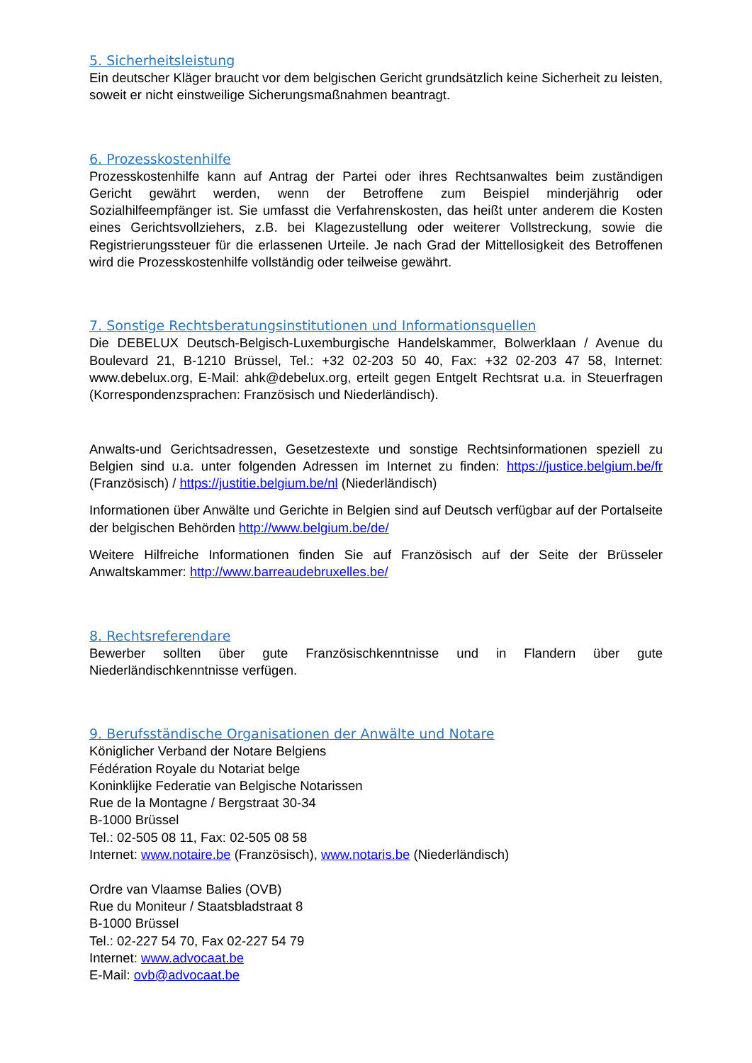5. Sicherheitsleistung
Ein deutscher Kläger braucht vor dem belgischen Gericht grundsätzlich keine Sicherheit zu leisten, soweit er nicht einstweilige Sicherungsmaßnahmen beantragt.
6. Prozesskostenhilfe
Prozesskostenhilfe kann auf Antrag der Partei oder ihres Rechtsanwaltes beim zuständigen Gericht gewährt werden, wenn der Betroffene zum Beispiel minderjährig oder Sozialhilfeempfänger ist. Sie umfasst die Verfahrenskosten, das heißt unter anderem die Kosten eines Gerichtsvollziehers, z.B. bei Klagezustellung oder weiterer Vollstreckung, sowie die Registrierungssteuer für die erlassenen Urteile. Je nach Grad der Mittellosigkeit des Betroffenen wird die Prozesskostenhilfe vollständig oder teilweise gewährt.
7. Sonstige Rechtsberatungsinstitutionen und Informationsquellen
Die DEBELUX Deutsch-Belgisch-Luxemburgische Handelskammer, Bolwerklaan / Avenue du Boulevard 21, B-1210 Brüssel, Tel.: +32 02-203 50 40, Fax: +32 02-203 47 58, Internet: www.debelux.org, E-Mail: ahk@debelux.org, erteilt gegen Entgelt Rechtsrat u.a. in Steuerfragen (Korrespondenzsprachen: Französisch und Niederländisch).
Anwalts-und Gerichtsadressen, Gesetzestexte und sonstige Rechtsinformationen speziell zu Belgien sind u.a. unter folgenden Adressen im Internet zu finden: https://justice.belgium.be/fr (Französisch) / https://justitie.belgium.be/nl (Niederländisch)
Informationen über Anwälte und Gerichte in Belgien sind auf Deutsch verfügbar auf der Portalseite der belgischen Behörden http://www.belgium.be/de/
Weitere Hilfreiche Informationen finden Sie auf Französisch auf der Seite der Brüsseler Anwaltskammer: http://www.barreaudebruxelles.be/
8. Rechtsreferendare
Bewerber sollten über gute Französischkenntnisse und in Flandern über gute Niederländischkenntnisse verfügen.
9. Berufsständische Organisationen der Anwälte und Notare
Königlicher Verband der Notare Belgiens
Fédération Royale du Notariat belge
Koninklijke Federatie van Belgische Notarissen
Rue de la Montagne / Bergstraat 30-34
B-1000 Brüssel
Tel.: 02-505 08 11, Fax: 02-505 08 58
Internet: www.notaire.be (Französisch), www.notaris.be (Niederländisch)
Ordre van Vlaamse Balies (OVB)
Rue du Moniteur / Staatsbladstraat 8
B-1000 Brüssel
Tel.: 02-227 54 70, Fax 02-227 54 79
Internet: www.advocaat.be
E-Mail: ovb@advocaat.be